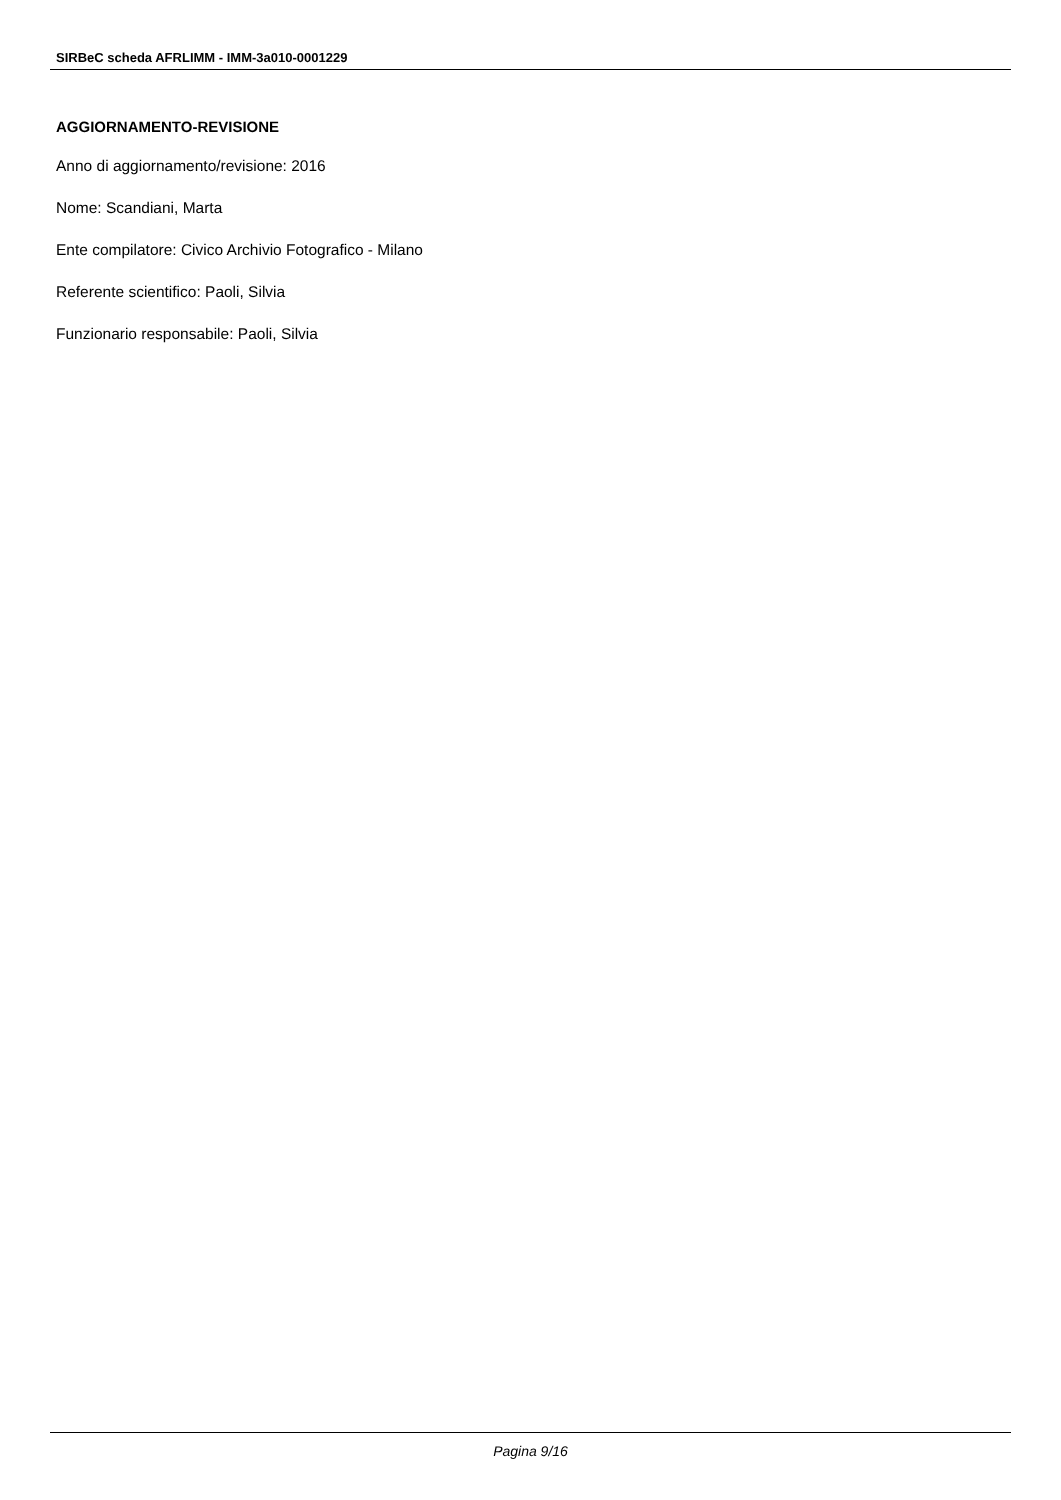SIRBeC scheda AFRLIMM - IMM-3a010-0001229
AGGIORNAMENTO-REVISIONE
Anno di aggiornamento/revisione: 2016
Nome: Scandiani, Marta
Ente compilatore: Civico Archivio Fotografico - Milano
Referente scientifico: Paoli, Silvia
Funzionario responsabile: Paoli, Silvia
Pagina 9/16